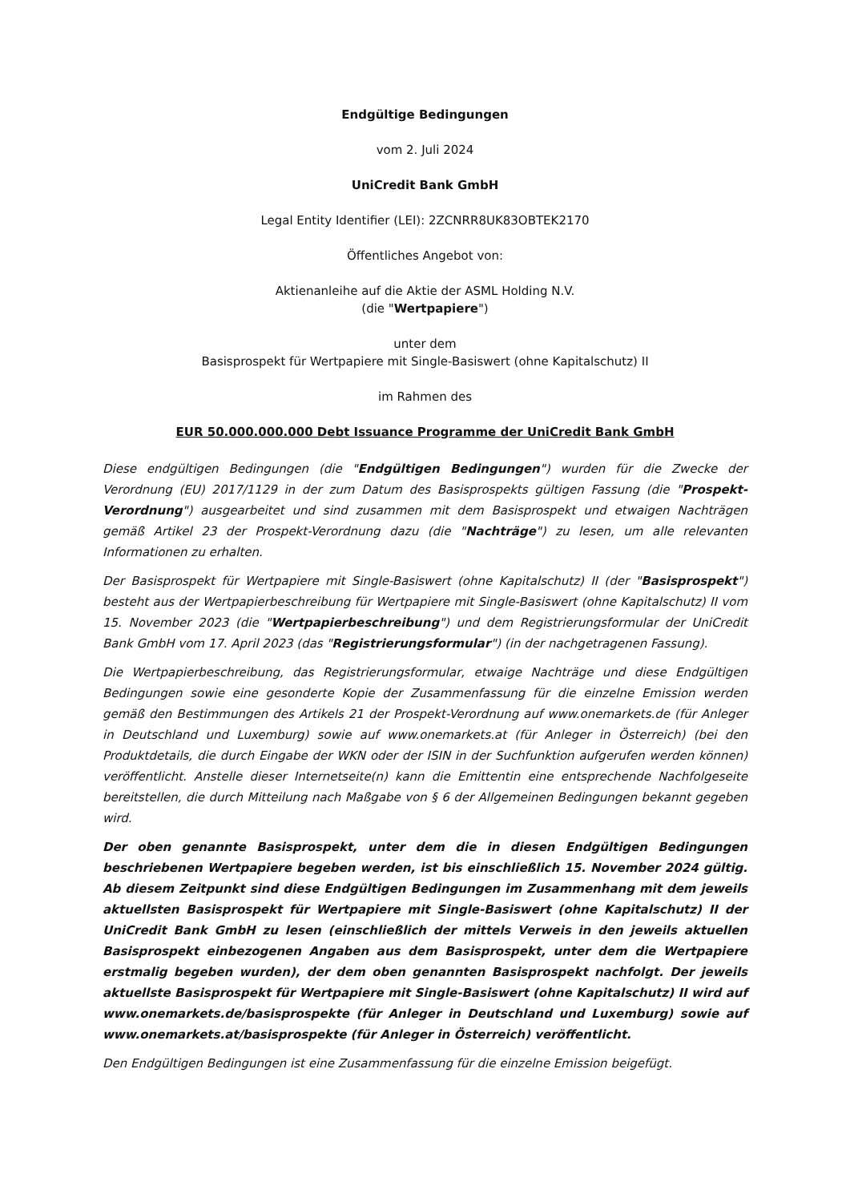Endgültige Bedingungen
vom 2. Juli 2024
UniCredit Bank GmbH
Legal Entity Identifier (LEI): 2ZCNRR8UK83OBTEK2170
Öffentliches Angebot von:
Aktienanleihe auf die Aktie der ASML Holding N.V.
(die "Wertpapiere")
unter dem
Basisprospekt für Wertpapiere mit Single-Basiswert (ohne Kapitalschutz) II
im Rahmen des
EUR 50.000.000.000 Debt Issuance Programme der UniCredit Bank GmbH
Diese endgültigen Bedingungen (die "Endgültigen Bedingungen") wurden für die Zwecke der Verordnung (EU) 2017/1129 in der zum Datum des Basisprospekts gültigen Fassung (die "Prospekt-Verordnung") ausgearbeitet und sind zusammen mit dem Basisprospekt und etwaigen Nachträgen gemäß Artikel 23 der Prospekt-Verordnung dazu (die "Nachträge") zu lesen, um alle relevanten Informationen zu erhalten.
Der Basisprospekt für Wertpapiere mit Single-Basiswert (ohne Kapitalschutz) II (der "Basisprospekt") besteht aus der Wertpapierbeschreibung für Wertpapiere mit Single-Basiswert (ohne Kapitalschutz) II vom 15. November 2023 (die "Wertpapierbeschreibung") und dem Registrierungsformular der UniCredit Bank GmbH vom 17. April 2023 (das "Registrierungsformular") (in der nachgetragenen Fassung).
Die Wertpapierbeschreibung, das Registrierungsformular, etwaige Nachträge und diese Endgültigen Bedingungen sowie eine gesonderte Kopie der Zusammenfassung für die einzelne Emission werden gemäß den Bestimmungen des Artikels 21 der Prospekt-Verordnung auf www.onemarkets.de (für Anleger in Deutschland und Luxemburg) sowie auf www.onemarkets.at (für Anleger in Österreich) (bei den Produktdetails, die durch Eingabe der WKN oder der ISIN in der Suchfunktion aufgerufen werden können) veröffentlicht. Anstelle dieser Internetseite(n) kann die Emittentin eine entsprechende Nachfolgeseite bereitstellen, die durch Mitteilung nach Maßgabe von § 6 der Allgemeinen Bedingungen bekannt gegeben wird.
Der oben genannte Basisprospekt, unter dem die in diesen Endgültigen Bedingungen beschriebenen Wertpapiere begeben werden, ist bis einschließlich 15. November 2024 gültig. Ab diesem Zeitpunkt sind diese Endgültigen Bedingungen im Zusammenhang mit dem jeweils aktuellsten Basisprospekt für Wertpapiere mit Single-Basiswert (ohne Kapitalschutz) II der UniCredit Bank GmbH zu lesen (einschließlich der mittels Verweis in den jeweils aktuellen Basisprospekt einbezogenen Angaben aus dem Basisprospekt, unter dem die Wertpapiere erstmalig begeben wurden), der dem oben genannten Basisprospekt nachfolgt. Der jeweils aktuellste Basisprospekt für Wertpapiere mit Single-Basiswert (ohne Kapitalschutz) II wird auf www.onemarkets.de/basisprospekte (für Anleger in Deutschland und Luxemburg) sowie auf www.onemarkets.at/basisprospekte (für Anleger in Österreich) veröffentlicht.
Den Endgültigen Bedingungen ist eine Zusammenfassung für die einzelne Emission beigefügt.